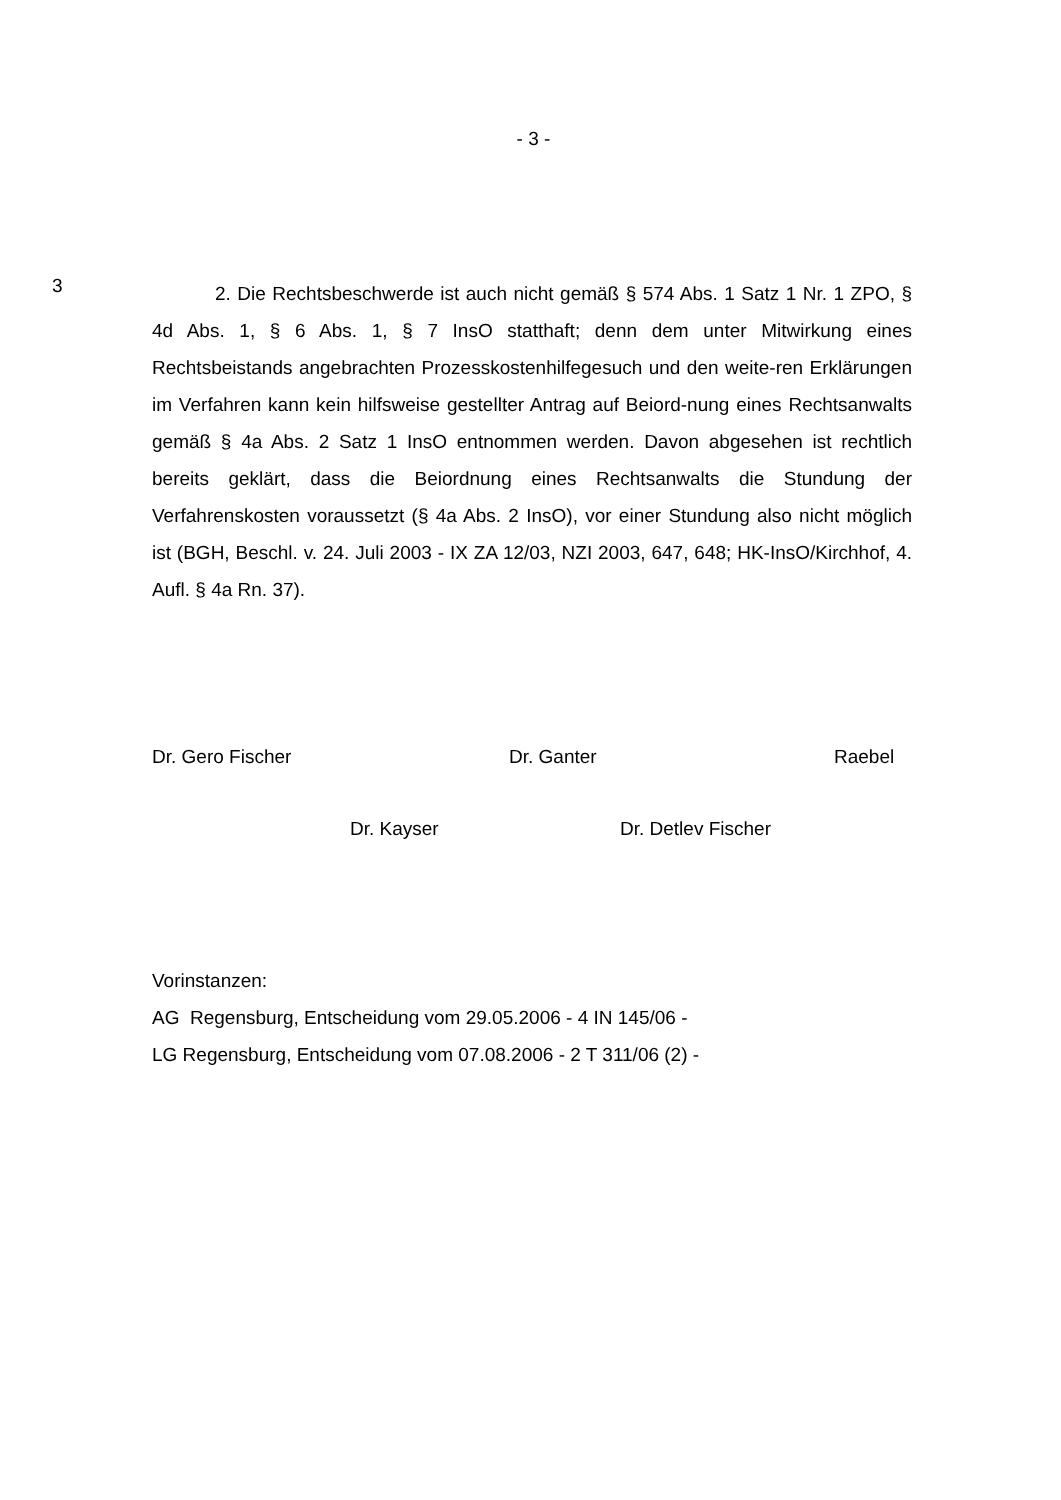- 3 -
3
2. Die Rechtsbeschwerde ist auch nicht gemäß § 574 Abs. 1 Satz 1 Nr. 1 ZPO, § 4d Abs. 1, § 6 Abs. 1, § 7 InsO statthaft; denn dem unter Mitwirkung eines Rechtsbeistands angebrachten Prozesskostenhilfegesuch und den weite-ren Erklärungen im Verfahren kann kein hilfsweise gestellter Antrag auf Beiord-nung eines Rechtsanwalts gemäß § 4a Abs. 2 Satz 1 InsO entnommen werden. Davon abgesehen ist rechtlich bereits geklärt, dass die Beiordnung eines Rechtsanwalts die Stundung der Verfahrenskosten voraussetzt (§ 4a Abs. 2 InsO), vor einer Stundung also nicht möglich ist (BGH, Beschl. v. 24. Juli 2003 - IX ZA 12/03, NZI 2003, 647, 648; HK-InsO/Kirchhof, 4. Aufl. § 4a Rn. 37).
Dr. Gero Fischer Dr. Ganter Raebel
Dr. Kayser Dr. Detlev Fischer
Vorinstanzen:
AG Regensburg, Entscheidung vom 29.05.2006 - 4 IN 145/06 -
LG Regensburg, Entscheidung vom 07.08.2006 - 2 T 311/06 (2) -